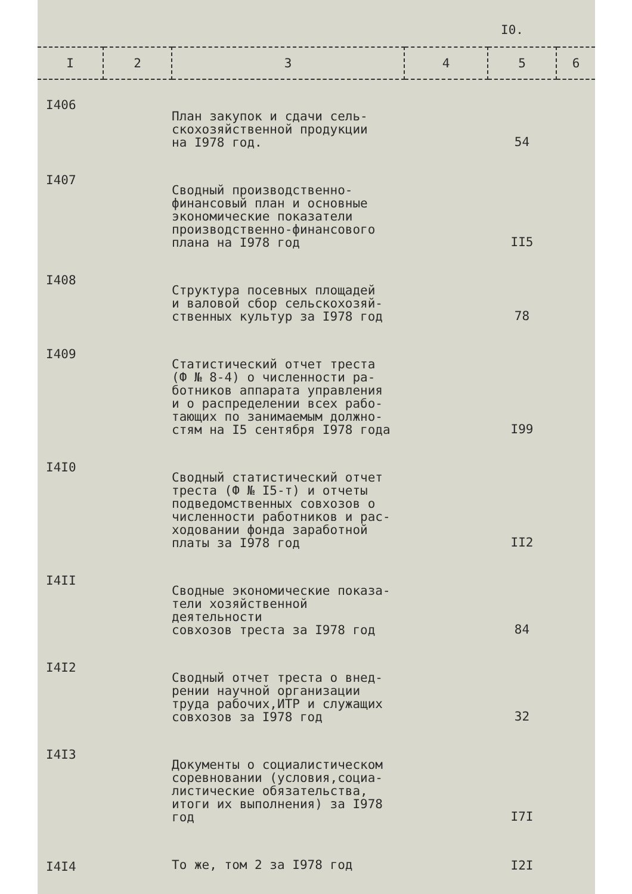I0.
| I | 2 | 3 | 4 | 5 | 6 |
| --- | --- | --- | --- | --- | --- |
| I406 | | План закупок и сдачи сель- скохозяйственной продукции на I978 год. | | 54 | |
| I407 | | Сводный производственно- финансовый план и основные экономические показатели производственно-финансового плана на I978 год | | II5 | |
| I408 | | Структура посевных площадей и валовой сбор сельскохозяй- ственных культур за I978 год | | 78 | |
| I409 | | Статистический отчет треста (Ф № 8-4) о численности ра- ботников аппарата управления и о распределении всех рабо- тающих по занимаемым должно- стям на I5 сентября I978 года | | I99 | |
| I4I0 | | Сводный статистический отчет треста (Ф № I5-т) и отчеты подведомственных совхозов о численности работников и рас- ходовании фонда заработной платы за I978 год | | II2 | |
| I4II | | Сводные экономические показа- тели хозяйственной деятельности совхозов треста за I978 год | | 84 | |
| I4I2 | | Сводный отчет треста о внед- рении научной организации труда рабочих,ИТР и служащих совхозов за I978 год | | 32 | |
| I4I3 | | Документы о социалистическом соревновании (условия,социа- листические обязательства, итоги их выполнения) за I978 год | | I7I | |
| I4I4 | | То же, том 2 за I978 год | | I2I | |